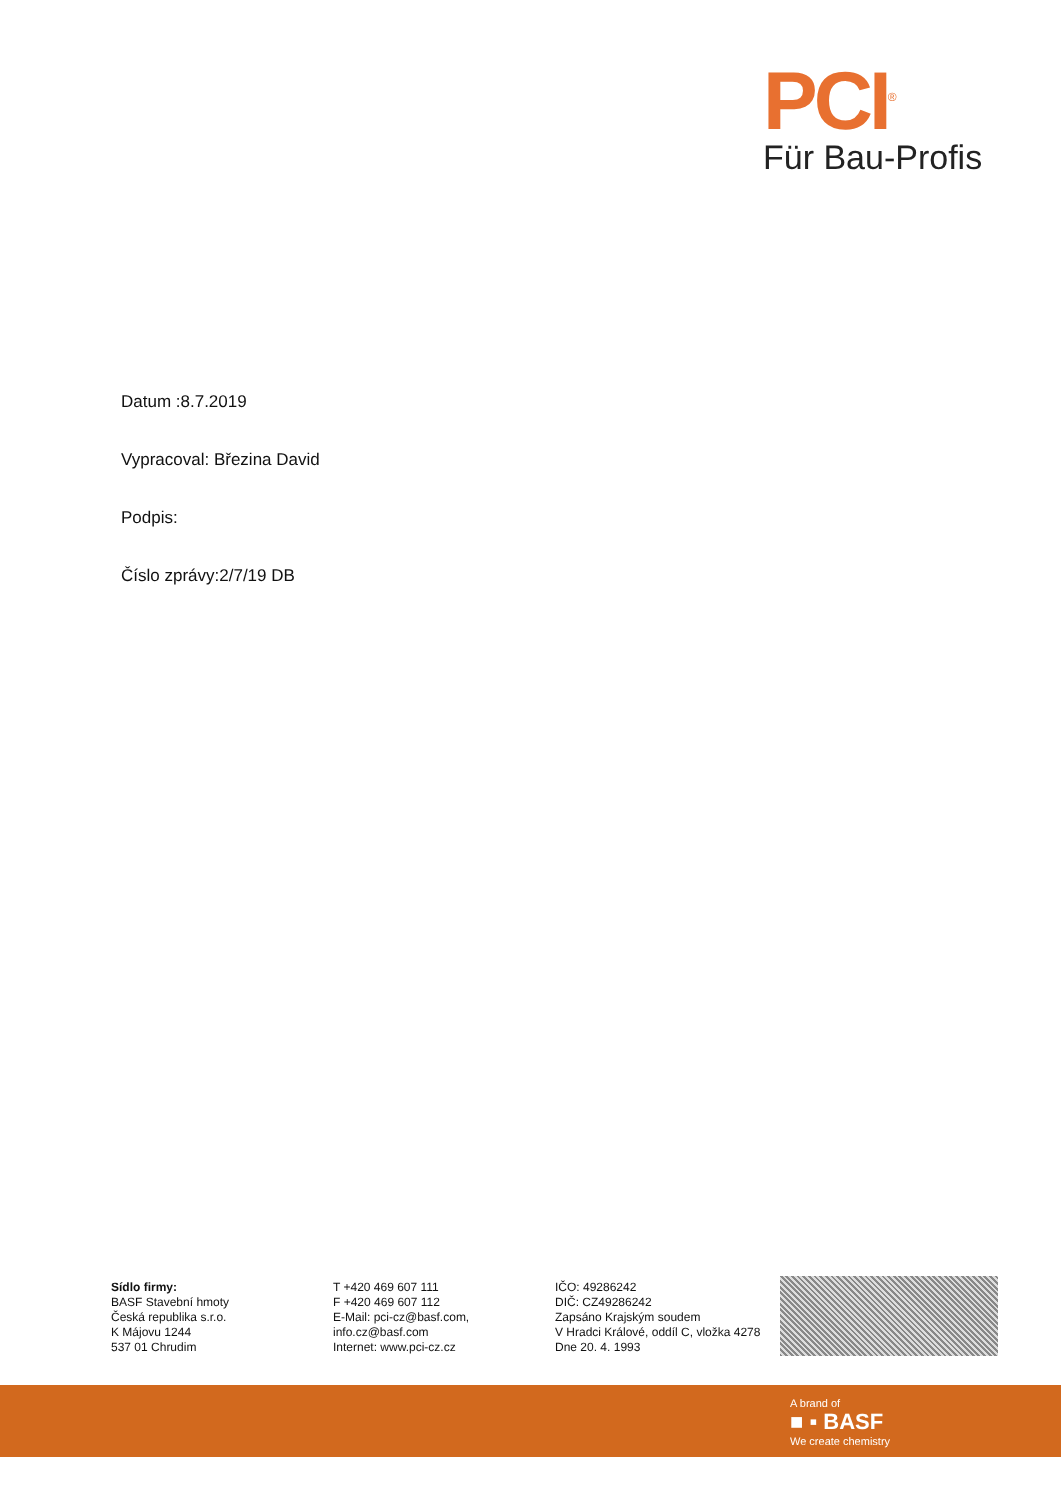PCI<sup>®</sup>
Für Bau-Profis
Datum :8.7.2019
Vypracoval: Březina David
Podpis:
Číslo zprávy:2/7/19 DB
Sídlo firmy:
BASF Stavební hmoty
Česká republika s.r.o.
K Májovu 1244
537 01 Chrudim
T +420 469 607 111
F +420 469 607 112
E-Mail: pci-cz@basf.com,
info.cz@basf.com
Internet: www.pci-cz.cz
IČO: 49286242
DIČ: CZ49286242
Zapsáno Krajským soudem
V Hradci Králové, oddíl C, vložka 4278
Dne 20. 4. 1993
A brand of
■ ▪ BASF
We create chemistry